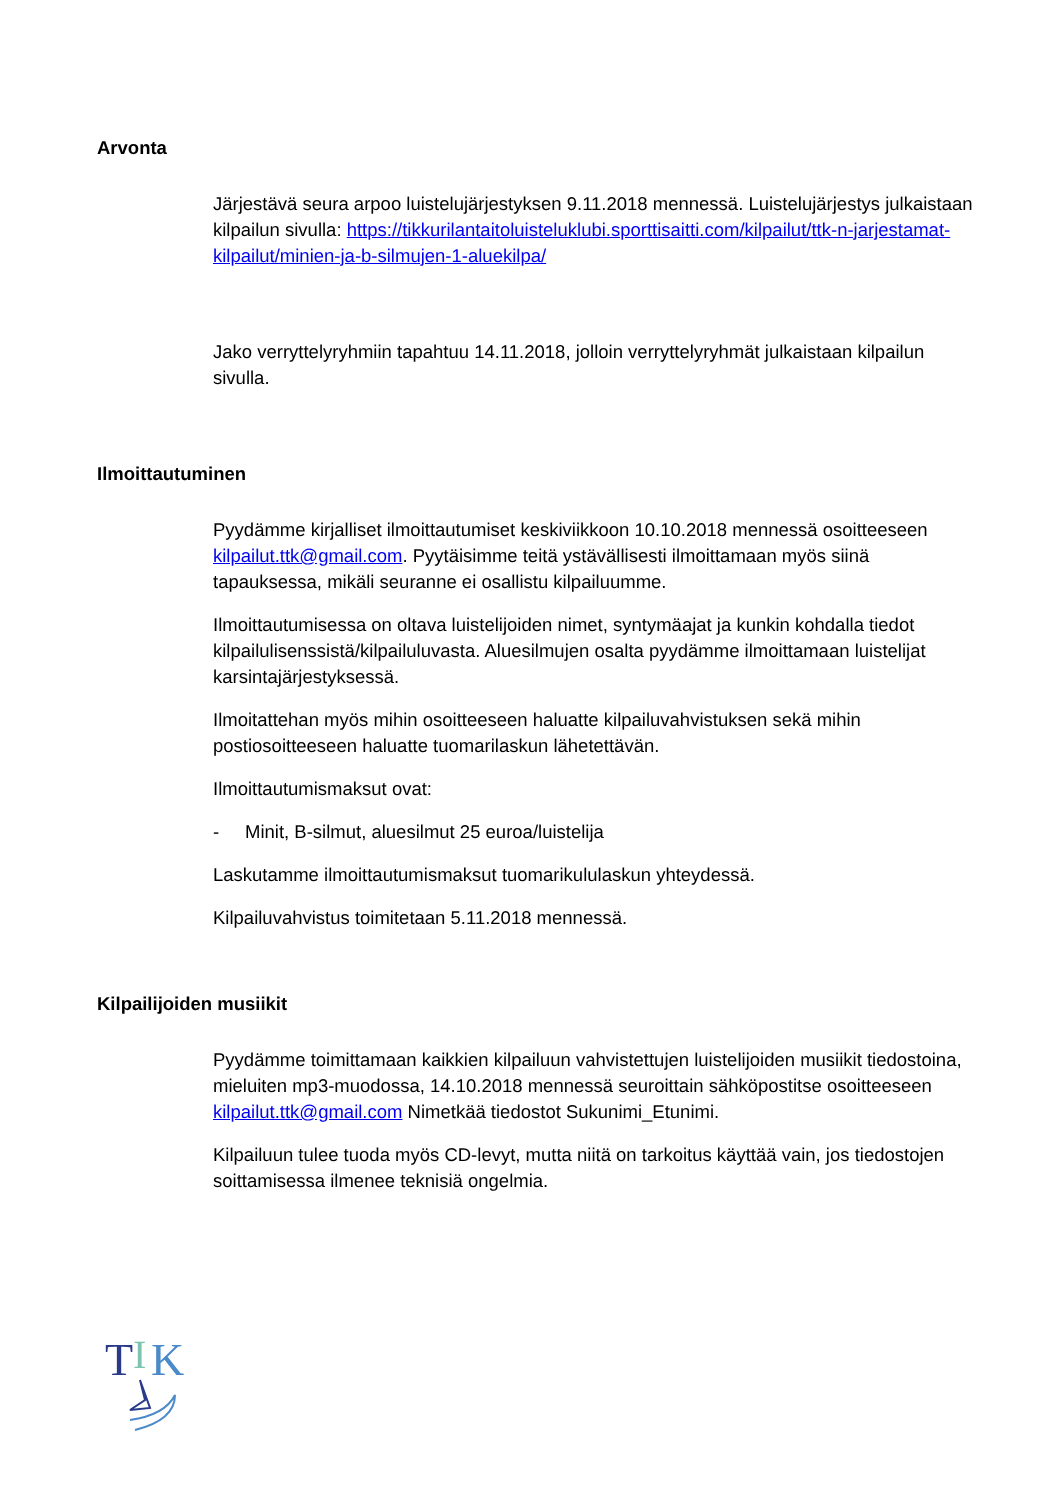Arvonta
Järjestävä seura arpoo luistelujärjestyksen 9.11.2018 mennessä. Luistelujärjestys julkaistaan kilpailun sivulla: https://tikkurilantaitoluisteluklubi.sporttisaitti.com/kilpailut/ttk-n-jarjestamat-kilpailut/minien-ja-b-silmujen-1-aluekilpa/
Jako verryttelyryhmiin tapahtuu 14.11.2018, jolloin verryttelyryhmät julkaistaan kilpailun sivulla.
Ilmoittautuminen
Pyydämme kirjalliset ilmoittautumiset keskiviikkoon 10.10.2018 mennessä osoitteeseen kilpailut.ttk@gmail.com. Pyytäisimme teitä ystävällisesti ilmoittamaan myös siinä tapauksessa, mikäli seuranne ei osallistu kilpailuumme.
Ilmoittautumisessa on oltava luistelijoiden nimet, syntymäajat ja kunkin kohdalla tiedot kilpailulisenssistä/kilpailuluvasta. Aluesilmujen osalta pyydämme ilmoittamaan luistelijat karsintajärjestyksessä.
Ilmoitattehan myös mihin osoitteeseen haluatte kilpailuvahvistuksen sekä mihin postiosoitteeseen haluatte tuomarilaskun lähetettävän.
Ilmoittautumismaksut ovat:
- Minit, B-silmut, aluesilmut 25 euroa/luistelija
Laskutamme ilmoittautumismaksut tuomarikululaskun yhteydessä.
Kilpailuvahvistus toimitetaan 5.11.2018 mennessä.
Kilpailijoiden musiikit
Pyydämme toimittamaan kaikkien kilpailuun vahvistettujen luistelijoiden musiikit tiedostoina, mieluiten mp3-muodossa, 14.10.2018 mennessä seuroittain sähköpostitse osoitteeseen kilpailut.ttk@gmail.com Nimetkää tiedostot Sukunimi_Etunimi.
Kilpailuun tulee tuoda myös CD-levyt, mutta niitä on tarkoitus käyttää vain, jos tiedostojen soittamisessa ilmenee teknisiä ongelmia.
T
I
K